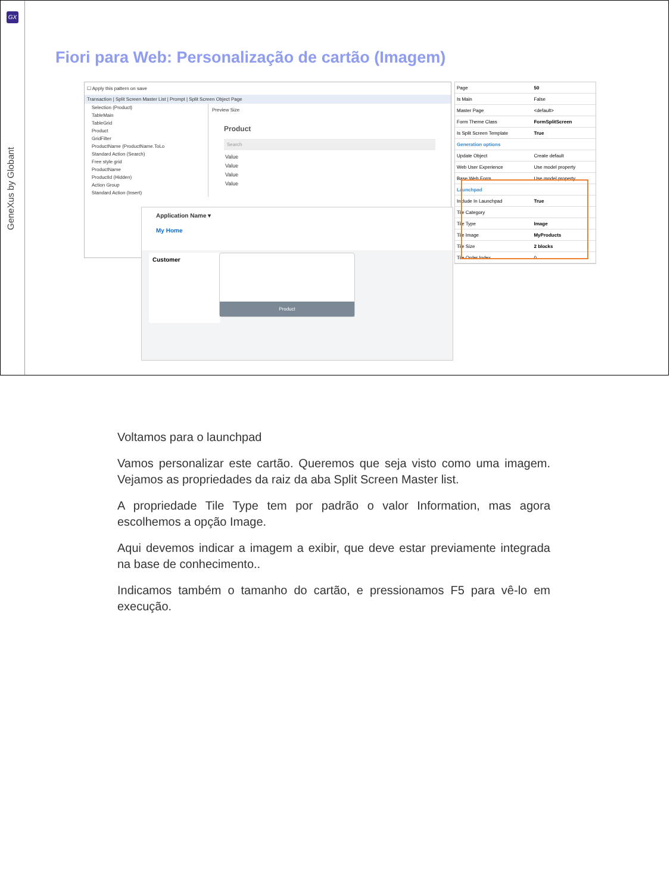GX
GeneXus by Globant
Fiori para Web: Personalização de cartão (Imagem)
☐ Apply this pattern on save
Transaction | Split Screen Master List | Prompt | Split Screen Object Page
Selection (Product)
TableMain
TableGrid
Product
GridFilter
ProductName (ProductName.ToLo
Standard Action (Search)
Free style grid
ProductName
ProductId (Hidden)
Action Group
Standard Action (Insert)
Preview Size
Product
Search
Value
Value
Value
Value
| Page | 50 |
| Is Main | False |
| Master Page | <default> |
| Form Theme Class | FormSplitScreen |
| Is Split Screen Template | True |
| Generation options | |
| Update Object | Create default |
| Web User Experience | Use model property |
| Base Web Form | Use model property |
| Launchpad | |
| Include In Launchpad | True |
| Tile Category | |
| Tile Type | Image |
| Tile Image | MyProducts |
| Tile Size | 2 blocks |
| Tile Order Index | 0 |
Application Name ▾
My Home
Customer Product
Voltamos para o launchpad
Vamos personalizar este cartão. Queremos que seja visto como uma imagem. Vejamos as propriedades da raiz da aba Split Screen Master list.
A propriedade Tile Type tem por padrão o valor Information, mas agora escolhemos a opção Image.
Aqui devemos indicar a imagem a exibir, que deve estar previamente integrada na base de conhecimento..
Indicamos também o tamanho do cartão, e pressionamos F5 para vê-lo em execução.